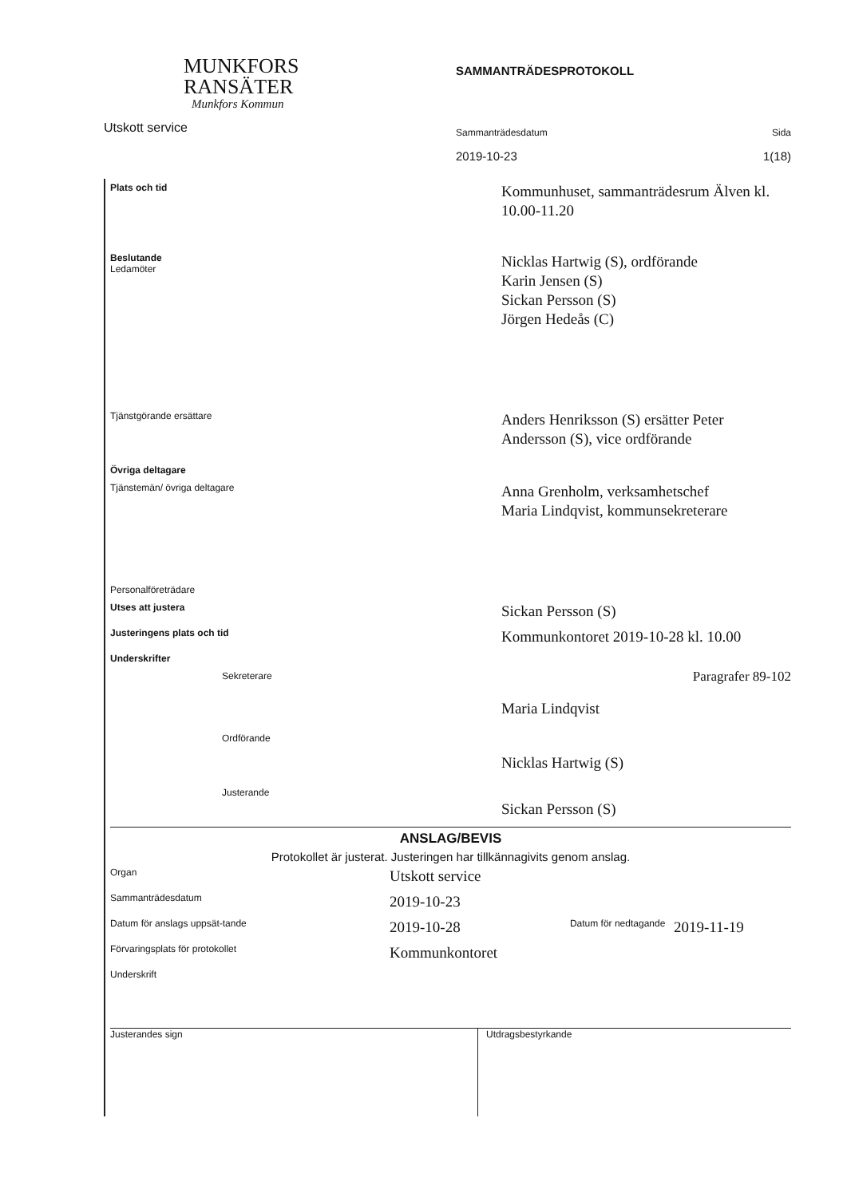MUNKFORS
RANSÄTER
Munkfors Kommun
Utskott service
SAMMANTRÄDESPROTOKOLL
Sammanträdesdatum Sida
2019-10-23 1(18)
| Plats och tid | Kommunhuset, sammanträdesrum Älven kl. 10.00-11.20 |
| Beslutande Ledamöter | Nicklas Hartwig (S), ordförande Karin Jensen (S) Sickan Persson (S) Jörgen Hedeås (C) |
| Tjänstgörande ersättare | Anders Henriksson (S) ersätter Peter Andersson (S), vice ordförande |
| Övriga deltagare | |
| Tjänstemän/ övriga deltagare | Anna Grenholm, verksamhetschef Maria Lindqvist, kommunsekreterare |
| Personalföreträdare | |
| Utses att justera | Sickan Persson (S) |
| Justeringens plats och tid | Kommunkontoret 2019-10-28 kl. 10.00 |
| Underskrifter | |
| Sekreterare | Maria Lindqvist Paragrafer 89-102 |
| Ordförande | Nicklas Hartwig (S) |
| Justerande | Sickan Persson (S) |
ANSLAG/BEVIS
Protokollet är justerat. Justeringen har tillkännagivits genom anslag.
| Organ | Utskott service | | |
| Sammanträdesdatum | 2019-10-23 | | |
| Datum för anslags uppsät-tande | 2019-10-28 | Datum för nedtagande | 2019-11-19 |
| Förvaringsplats för protokollet | Kommunkontoret | | |
| Underskrift | | | |
Justerandes sign Utdragsbestyrkande